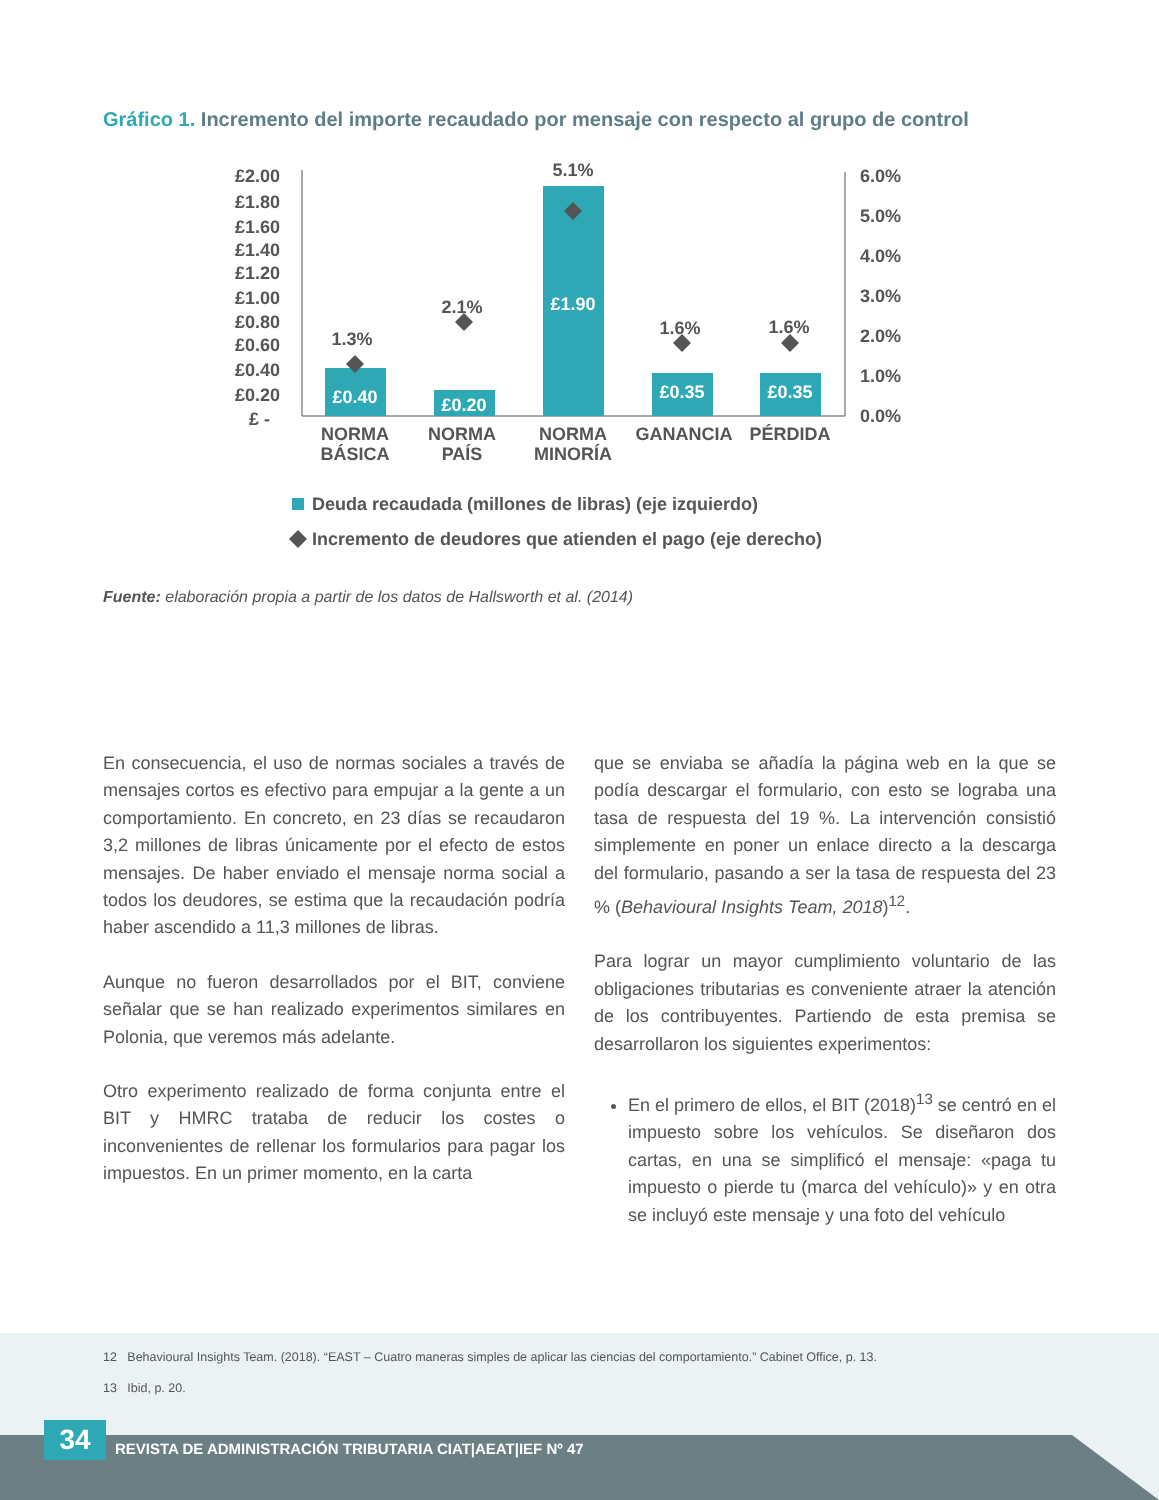Gráfico 1. Incremento del importe recaudado por mensaje con respecto al grupo de control
£2.00
£1.80
£1.60
£1.40
£1.20
£1.00
£0.80
£0.60
£0.40
£0.20
£ -
6.0%
5.0%
4.0%
3.0%
2.0%
1.0%
0.0%
£0.40
£0.20
£1.90
£0.35
£0.35
1.3%
2.1%
5.1%
1.6%
1.6%
NORMA
BÁSICA
NORMA
PAÍS
NORMA
MINORÍA
GANANCIA
PÉRDIDA
Deuda recaudada (millones de libras) (eje izquierdo)
Incremento de deudores que atienden el pago (eje derecho)
Fuente: elaboración propia a partir de los datos de Hallsworth et al. (2014)
En consecuencia, el uso de normas sociales a través de mensajes cortos es efectivo para empujar a la gente a un comportamiento. En concreto, en 23 días se recaudaron 3,2 millones de libras únicamente por el efecto de estos mensajes. De haber enviado el mensaje norma social a todos los deudores, se estima que la recaudación podría haber ascendido a 11,3 millones de libras.
Aunque no fueron desarrollados por el BIT, conviene señalar que se han realizado experimentos similares en Polonia, que veremos más adelante.
Otro experimento realizado de forma conjunta entre el BIT y HMRC trataba de reducir los costes o inconvenientes de rellenar los formularios para pagar los impuestos. En un primer momento, en la carta
que se enviaba se añadía la página web en la que se podía descargar el formulario, con esto se lograba una tasa de respuesta del 19 %. La intervención consistió simplemente en poner un enlace directo a la descarga del formulario, pasando a ser la tasa de respuesta del 23 % (Behavioural Insights Team, 2018)<sup>12</sup>.
Para lograr un mayor cumplimiento voluntario de las obligaciones tributarias es conveniente atraer la atención de los contribuyentes. Partiendo de esta premisa se desarrollaron los siguientes experimentos:
En el primero de ellos, el BIT (2018)<sup>13</sup> se centró en el impuesto sobre los vehículos. Se diseñaron dos cartas, en una se simplificó el mensaje: «paga tu impuesto o pierde tu (marca del vehículo)» y en otra se incluyó este mensaje y una foto del vehículo
12 Behavioural Insights Team. (2018). “EAST – Cuatro maneras simples de aplicar las ciencias del comportamiento.” Cabinet Office, p. 13.
13 Ibid, p. 20.
34
REVISTA DE ADMINISTRACIÓN TRIBUTARIA CIAT|AEAT|IEF Nº 47